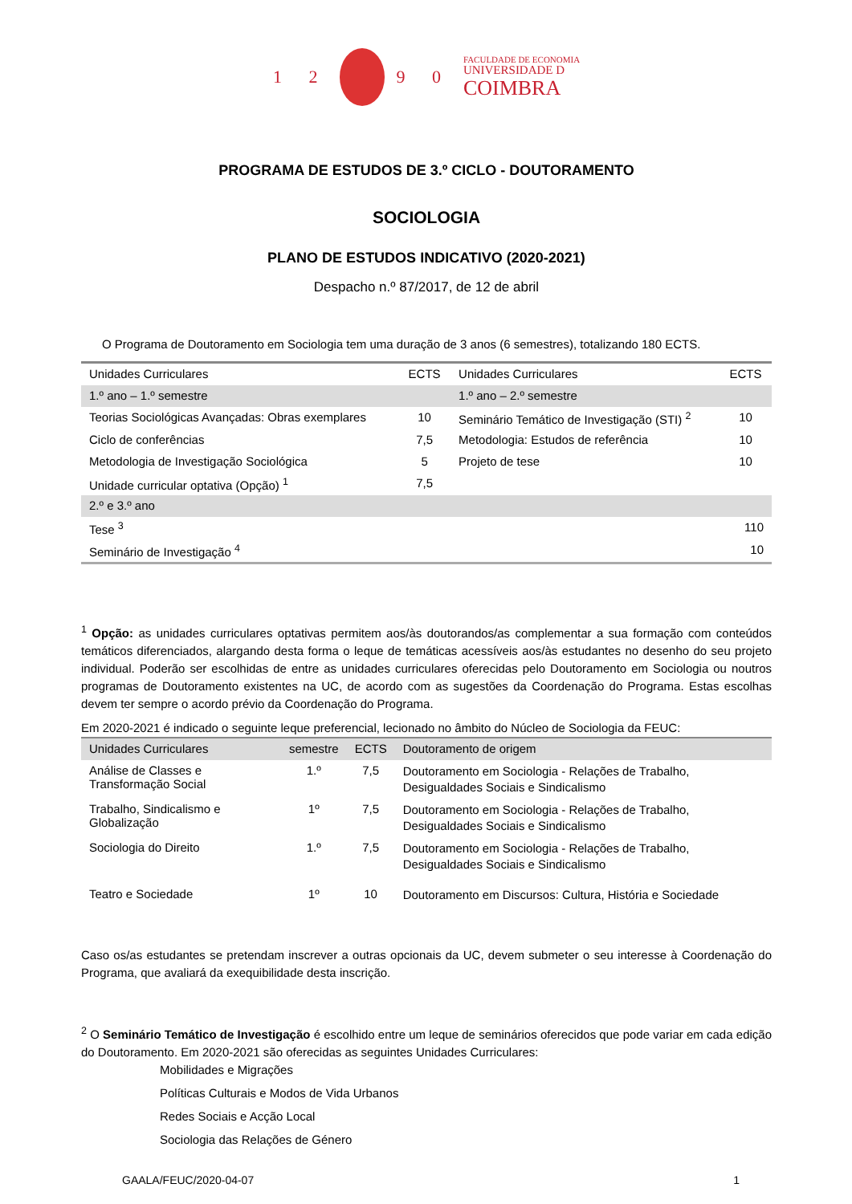1 2 9 0
FACULDADE DE ECONOMIA
UNIVERSIDADE D
COIMBRA
PROGRAMA DE ESTUDOS DE 3.º CICLO - DOUTORAMENTO
SOCIOLOGIA
PLANO DE ESTUDOS INDICATIVO (2020-2021)
Despacho n.º 87/2017, de 12 de abril
O Programa de Doutoramento em Sociologia tem uma duração de 3 anos (6 semestres), totalizando 180 ECTS.
| Unidades Curriculares | ECTS | Unidades Curriculares | ECTS |
| 1.º ano – 1.º semestre | | 1.º ano – 2.º semestre | |
| Teorias Sociológicas Avançadas: Obras exemplares | 10 | Seminário Temático de Investigação (STI) <sup>2</sup> | 10 |
| Ciclo de conferências | 7,5 | Metodologia: Estudos de referência | 10 |
| Metodologia de Investigação Sociológica | 5 | Projeto de tese | 10 |
| Unidade curricular optativa (Opção) <sup>1</sup> | 7,5 | | |
| 2.º e 3.º ano | | | |
| Tese <sup>3</sup> | | | 110 |
| Seminário de Investigação <sup>4</sup> | | | 10 |
<sup>1</sup> Opção: as unidades curriculares optativas permitem aos/às doutorandos/as complementar a sua formação com conteúdos temáticos diferenciados, alargando desta forma o leque de temáticas acessíveis aos/às estudantes no desenho do seu projeto individual. Poderão ser escolhidas de entre as unidades curriculares oferecidas pelo Doutoramento em Sociologia ou noutros programas de Doutoramento existentes na UC, de acordo com as sugestões da Coordenação do Programa. Estas escolhas devem ter sempre o acordo prévio da Coordenação do Programa.
Em 2020-2021 é indicado o seguinte leque preferencial, lecionado no âmbito do Núcleo de Sociologia da FEUC:
| Unidades Curriculares | semestre | ECTS | Doutoramento de origem |
| --- | --- | --- | --- |
| Análise de Classes e Transformação Social | 1.º | 7,5 | Doutoramento em Sociologia - Relações de Trabalho, Desigualdades Sociais e Sindicalismo |
| Trabalho, Sindicalismo e Globalização | 1º | 7,5 | Doutoramento em Sociologia - Relações de Trabalho, Desigualdades Sociais e Sindicalismo |
| Sociologia do Direito | 1.º | 7,5 | Doutoramento em Sociologia - Relações de Trabalho, Desigualdades Sociais e Sindicalismo |
| Teatro e Sociedade | 1º | 10 | Doutoramento em Discursos: Cultura, História e Sociedade |
Caso os/as estudantes se pretendam inscrever a outras opcionais da UC, devem submeter o seu interesse à Coordenação do Programa, que avaliará da exequibilidade desta inscrição.
<sup>2</sup> O Seminário Temático de Investigação é escolhido entre um leque de seminários oferecidos que pode variar em cada edição do Doutoramento. Em 2020-2021 são oferecidas as seguintes Unidades Curriculares:
Mobilidades e Migrações
Políticas Culturais e Modos de Vida Urbanos
Redes Sociais e Acção Local
Sociologia das Relações de Género
GAALA/FEUC/2020-04-07 1